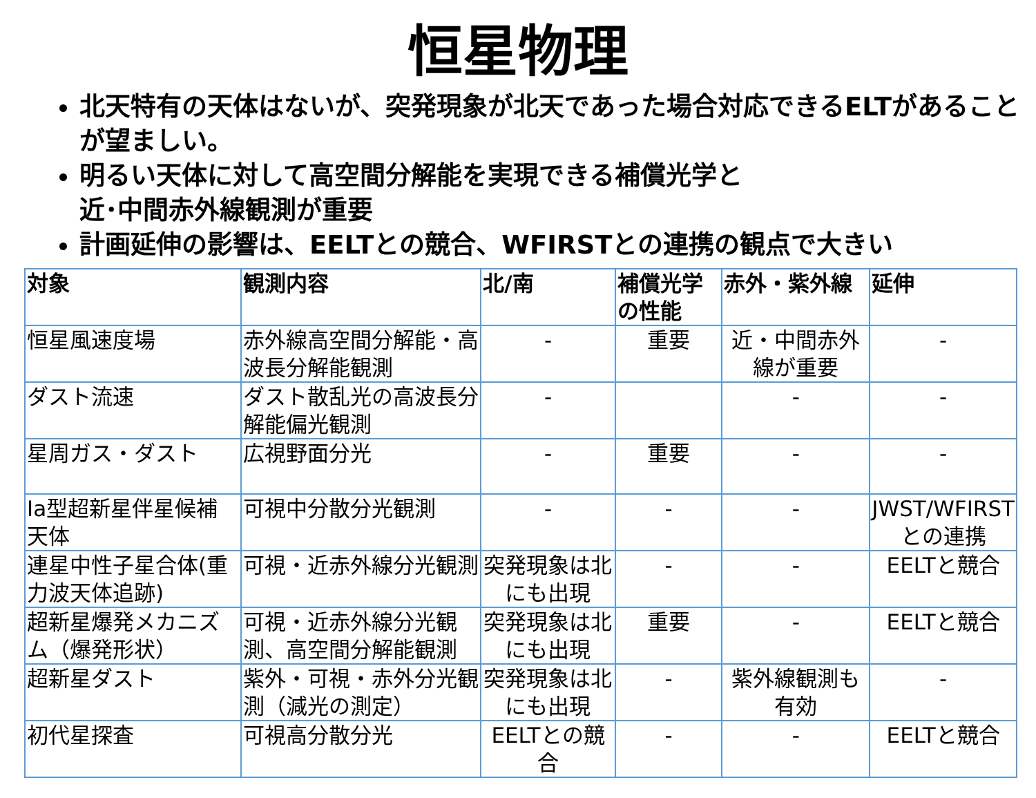恒星物理
北天特有の天体はないが、突発現象が北天であった場合対応できるELTがあることが望ましい。
明るい天体に対して高空間分解能を実現できる補償光学と
近･中間赤外線観測が重要
計画延伸の影響は、EELTとの競合、WFIRSTとの連携の観点で大きい
| 対象 | 観測内容 | 北/南 | 補償光学の性能 | 赤外・紫外線 | 延伸 |
| --- | --- | --- | --- | --- | --- |
| 恒星風速度場 | 赤外線高空間分解能・高波長分解能観測 | - | 重要 | 近・中間赤外線が重要 | - |
| ダスト流速 | ダスト散乱光の高波長分解能偏光観測 | - | | - | - |
| 星周ガス・ダスト | 広視野面分光 | - | 重要 | - | - |
| Ia型超新星伴星候補天体 | 可視中分散分光観測 | - | - | - | JWST/WFIRSTとの連携 |
| 連星中性子星合体(重力波天体追跡) | 可視・近赤外線分光観測 | 突発現象は北にも出現 | - | - | EELTと競合 |
| 超新星爆発メカニズム（爆発形状） | 可視・近赤外線分光観測、高空間分解能観測 | 突発現象は北にも出現 | 重要 | - | EELTと競合 |
| 超新星ダスト | 紫外・可視・赤外分光観測（減光の測定） | 突発現象は北にも出現 | - | 紫外線観測も有効 | - |
| 初代星探査 | 可視高分散分光 | EELTとの競合 | - | - | EELTと競合 |